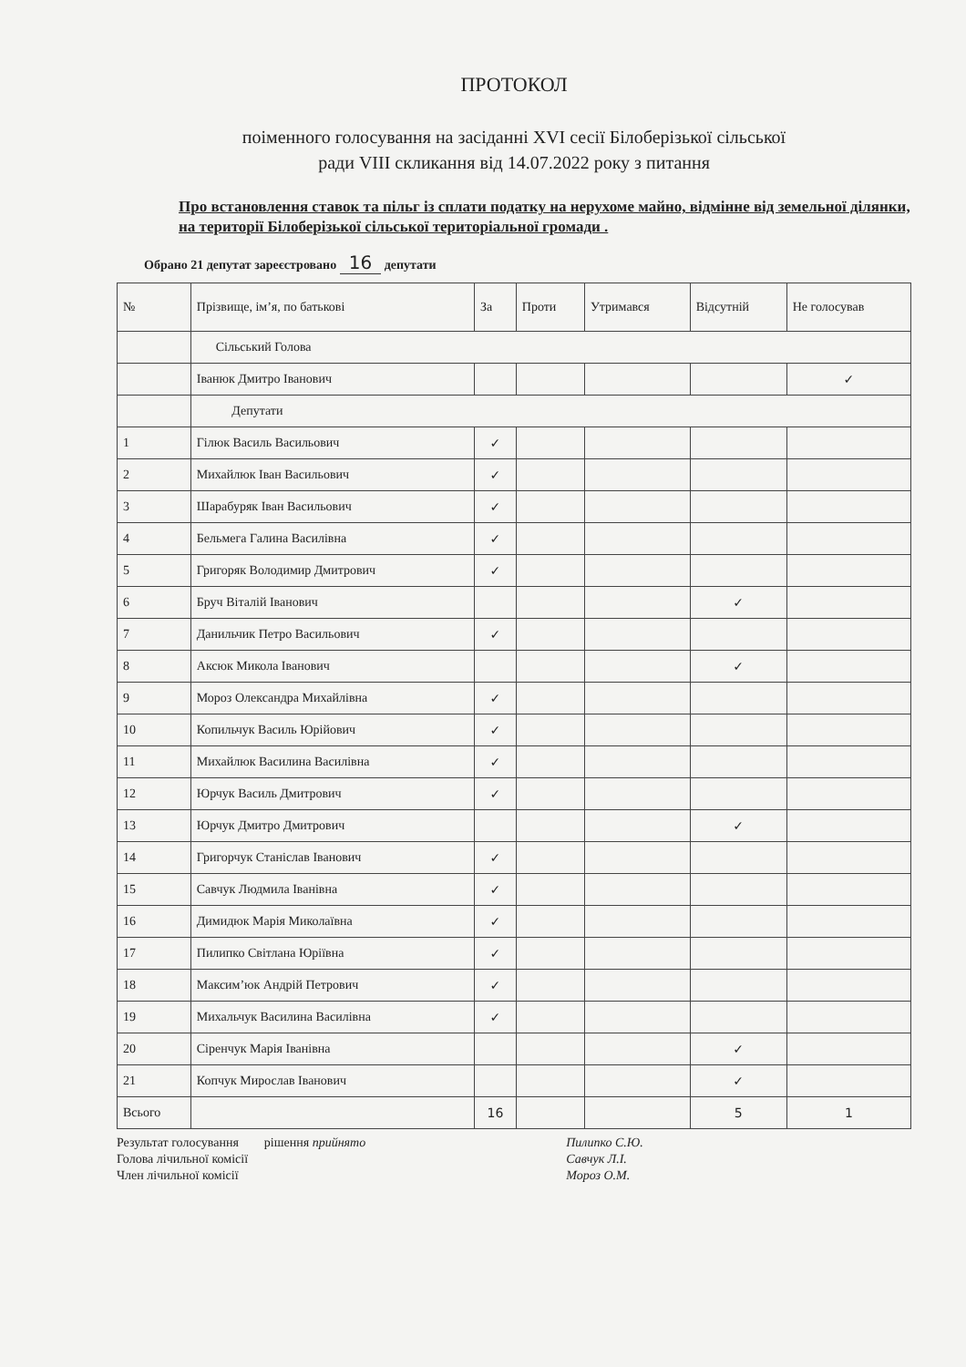ПРОТОКОЛ
поіменного голосування на засіданні XVI сесії Білоберізької сільської
ради VIII скликання від 14.07.2022 року з питання
Про встановлення ставок та пільг із сплати податку на нерухоме майно, відмінне від земельної ділянки, на території Білоберізької сільської територіальної громади .
Обрано 21 депутат зареєстровано 16 депутати
| № | Прізвище, ім’я, по батькові | За | Проти | Утримався | Відсутній | Не голосував |
| --- | --- | --- | --- | --- | --- | --- |
| | Сільський Голова | | | | | |
| | Іванюк Дмитро Іванович | | | | | ✓ |
| | Депутати | | | | | |
| 1 | Гілюк Василь Васильович | ✓ | | | | |
| 2 | Михайлюк Іван Васильович | ✓ | | | | |
| 3 | Шарабуряк Іван Васильович | ✓ | | | | |
| 4 | Бельмега Галина Василівна | ✓ | | | | |
| 5 | Григоряк Володимир Дмитрович | ✓ | | | | |
| 6 | Бруч Віталій Іванович | | | | ✓ | |
| 7 | Данильчик Петро Васильович | ✓ | | | | |
| 8 | Аксюк Микола Іванович | | | | ✓ | |
| 9 | Мороз Олександра Михайлівна | ✓ | | | | |
| 10 | Копильчук Василь Юрійович | ✓ | | | | |
| 11 | Михайлюк Василина Василівна | ✓ | | | | |
| 12 | Юрчук Василь Дмитрович | ✓ | | | | |
| 13 | Юрчук Дмитро Дмитрович | | | | ✓ | |
| 14 | Григорчук Станіслав Іванович | ✓ | | | | |
| 15 | Савчук Людмила Іванівна | ✓ | | | | |
| 16 | Димидюк Марія Миколаївна | ✓ | | | | |
| 17 | Пилипко Світлана Юріївна | ✓ | | | | |
| 18 | Максим’юк Андрій Петрович | ✓ | | | | |
| 19 | Михальчук Василина Василівна | ✓ | | | | |
| 20 | Сіренчук Марія Іванівна | | | | ✓ | |
| 21 | Копчук Мирослав Іванович | | | | ✓ | |
| Всього | | 16 | | | 5 | 1 |
Результат голосування рішення прийнято
Голова лічильної комісії
Член лічильної комісії
Пилипко С.Ю.
Савчук Л.І.
Мороз О.М.